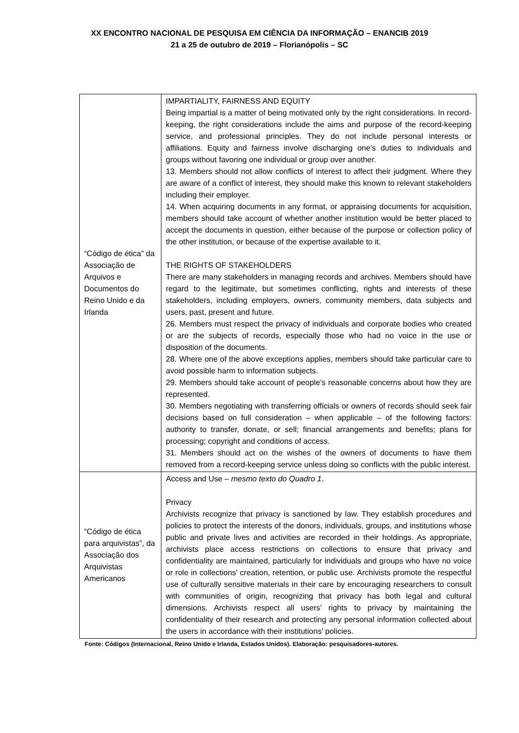XX ENCONTRO NACIONAL DE PESQUISA EM CIÊNCIA DA INFORMAÇÃO – ENANCIB 2019
21 a 25 de outubro de 2019 – Florianópolis – SC
| “Código de ética” da Associação de Arquivos e Documentos do Reino Unido e da Irlanda | IMPARTIALITY, FAIRNESS AND EQUITY Being impartial is a matter of being motivated only by the right considerations. In record-keeping, the right considerations include the aims and purpose of the record-keeping service, and professional principles. They do not include personal interests or affiliations. Equity and fairness involve discharging one’s duties to individuals and groups without favoring one individual or group over another. 13. Members should not allow conflicts of interest to affect their judgment. Where they are aware of a conflict of interest, they should make this known to relevant stakeholders including their employer. 14. When acquiring documents in any format, or appraising documents for acquisition, members should take account of whether another institution would be better placed to accept the documents in question, either because of the purpose or collection policy of the other institution, or because of the expertise available to it. THE RIGHTS OF STAKEHOLDERS There are many stakeholders in managing records and archives. Members should have regard to the legitimate, but sometimes conflicting, rights and interests of these stakeholders, including employers, owners, community members, data subjects and users, past, present and future. 26. Members must respect the privacy of individuals and corporate bodies who created or are the subjects of records, especially those who had no voice in the use or disposition of the documents. 28. Where one of the above exceptions applies, members should take particular care to avoid possible harm to information subjects. 29. Members should take account of people’s reasonable concerns about how they are represented. 30. Members negotiating with transferring officials or owners of records should seek fair decisions based on full consideration – when applicable – of the following factors: authority to transfer, donate, or sell; financial arrangements and benefits; plans for processing; copyright and conditions of access. 31. Members should act on the wishes of the owners of documents to have them removed from a record-keeping service unless doing so conflicts with the public interest. |
| “Código de ética para arquivistas”, da Associação dos Arquivistas Americanos | Access and Use – mesmo texto do Quadro 1 . Privacy Archivists recognize that privacy is sanctioned by law. They establish procedures and policies to protect the interests of the donors, individuals, groups, and institutions whose public and private lives and activities are recorded in their holdings. As appropriate, archivists place access restrictions on collections to ensure that privacy and confidentiality are maintained, particularly for individuals and groups who have no voice or role in collections’ creation, retention, or public use. Archivists promote the respectful use of culturally sensitive materials in their care by encouraging researchers to consult with communities of origin, recognizing that privacy has both legal and cultural dimensions. Archivists respect all users’ rights to privacy by maintaining the confidentiality of their research and protecting any personal information collected about the users in accordance with their institutions’ policies. |
Fonte: Códigos (Internacional, Reino Unido e Irlanda, Estados Unidos). Elaboração: pesquisadores-autores.